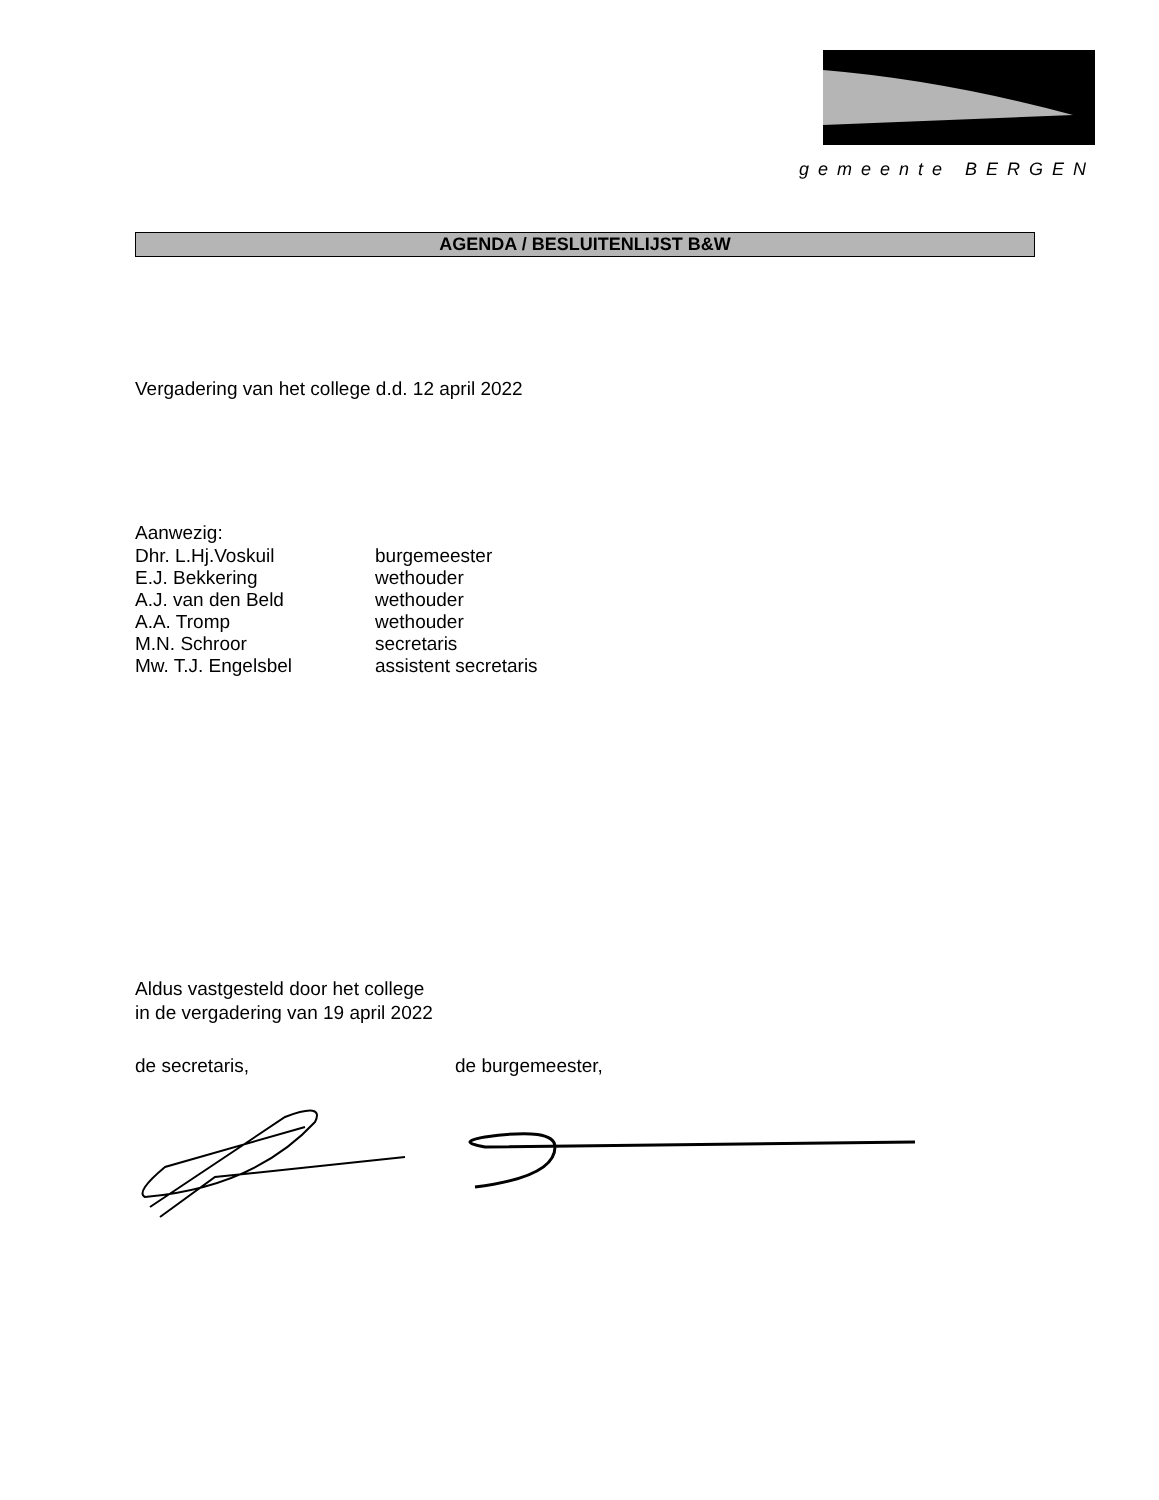gemeente BERGEN
AGENDA / BESLUITENLIJST B&W
Vergadering van het college d.d. 12 april 2022
Aanwezig:
Dhr. L.Hj.Voskuil burgemeester
E.J. Bekkering wethouder
A.J. van den Beld wethouder
A.A. Tromp wethouder
M.N. Schroor secretaris
Mw. T.J. Engelsbel assistent secretaris
Aldus vastgesteld door het college
in de vergadering van 19 april 2022
de secretaris, de burgemeester,